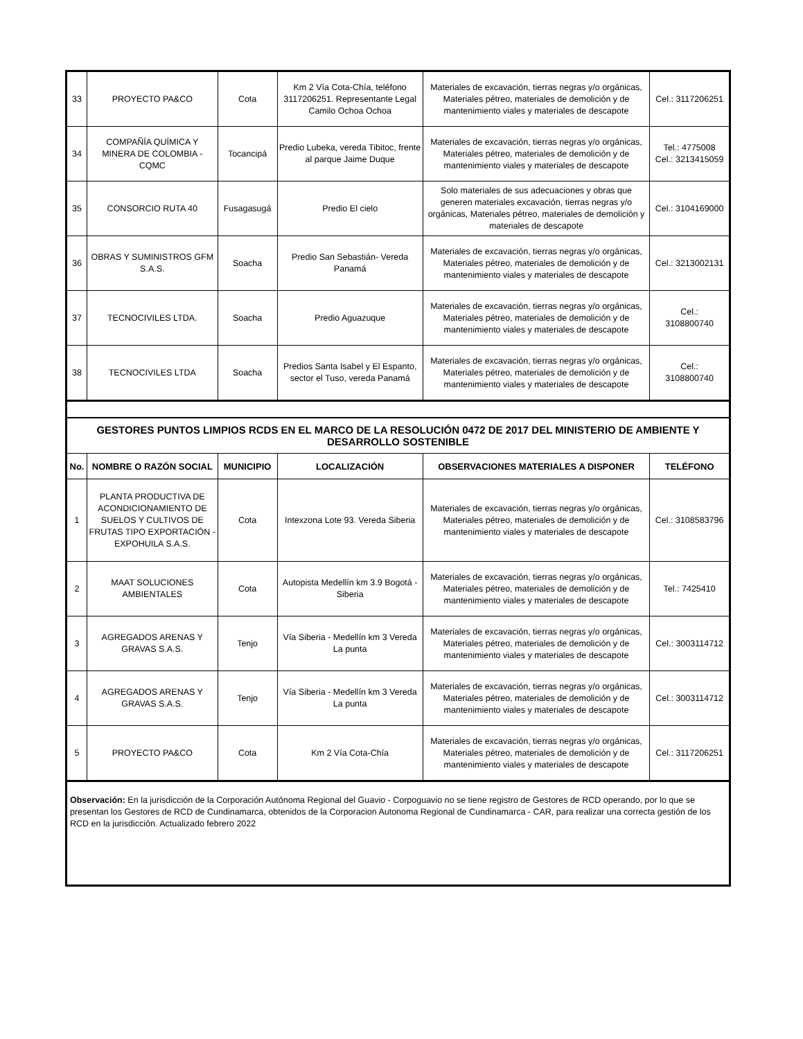| 33 | PROYECTO PA&CO | Cota | Km 2 Vía Cota-Chía, teléfono 3117206251. Representante Legal Camilo Ochoa Ochoa | Materiales de excavación, tierras negras y/o orgánicas, Materiales pétreo, materiales de demolición y de mantenimiento viales y materiales de descapote | Cel.: 3117206251 |
| 34 | COMPAÑÍA QUÍMICA Y MINERA DE COLOMBIA - CQMC | Tocancipá | Predio Lubeka, vereda Tibitoc, frente al parque Jaime Duque | Materiales de excavación, tierras negras y/o orgánicas, Materiales pétreo, materiales de demolición y de mantenimiento viales y materiales de descapote | Tel.: 4775008 Cel.: 3213415059 |
| 35 | CONSORCIO RUTA 40 | Fusagasugá | Predio El cielo | Solo materiales de sus adecuaciones y obras que generen materiales excavación, tierras negras y/o orgánicas, Materiales pétreo, materiales de demolición y materiales de descapote | Cel.: 3104169000 |
| 36 | OBRAS Y SUMINISTROS GFM S.A.S. | Soacha | Predio San Sebastián- Vereda Panamá | Materiales de excavación, tierras negras y/o orgánicas, Materiales pétreo, materiales de demolición y de mantenimiento viales y materiales de descapote | Cel.: 3213002131 |
| 37 | TECNOCIVILES LTDA. | Soacha | Predio Aguazuque | Materiales de excavación, tierras negras y/o orgánicas, Materiales pétreo, materiales de demolición y de mantenimiento viales y materiales de descapote | Cel.: 3108800740 |
| 38 | TECNOCIVILES LTDA | Soacha | Predios Santa Isabel y El Espanto, sector el Tuso, vereda Panamá | Materiales de excavación, tierras negras y/o orgánicas, Materiales pétreo, materiales de demolición y de mantenimiento viales y materiales de descapote | Cel.: 3108800740 |
| GESTORES PUNTOS LIMPIOS RCDS EN EL MARCO DE LA RESOLUCIÓN 0472 DE 2017 DEL MINISTERIO DE AMBIENTE Y DESARROLLO SOSTENIBLE | | | | | |
| No. | NOMBRE O RAZÓN SOCIAL | MUNICIPIO | LOCALIZACIÓN | OBSERVACIONES MATERIALES A DISPONER | TELÉFONO |
| 1 | PLANTA PRODUCTIVA DE ACONDICIONAMIENTO DE SUELOS Y CULTIVOS DE FRUTAS TIPO EXPORTACIÓN - EXPOHUILA S.A.S. | Cota | Intexzona Lote 93. Vereda Siberia | Materiales de excavación, tierras negras y/o orgánicas, Materiales pétreo, materiales de demolición y de mantenimiento viales y materiales de descapote | Cel.: 3108583796 |
| 2 | MAAT SOLUCIONES AMBIENTALES | Cota | Autopista Medellín km 3.9 Bogotá - Siberia | Materiales de excavación, tierras negras y/o orgánicas, Materiales pétreo, materiales de demolición y de mantenimiento viales y materiales de descapote | Tel.: 7425410 |
| 3 | AGREGADOS ARENAS Y GRAVAS S.A.S. | Tenjo | Vía Siberia - Medellín km 3 Vereda La punta | Materiales de excavación, tierras negras y/o orgánicas, Materiales pétreo, materiales de demolición y de mantenimiento viales y materiales de descapote | Cel.: 3003114712 |
| 4 | AGREGADOS ARENAS Y GRAVAS S.A.S. | Tenjo | Vía Siberia - Medellín km 3 Vereda La punta | Materiales de excavación, tierras negras y/o orgánicas, Materiales pétreo, materiales de demolición y de mantenimiento viales y materiales de descapote | Cel.: 3003114712 |
| 5 | PROYECTO PA&CO | Cota | Km 2 Vía Cota-Chía | Materiales de excavación, tierras negras y/o orgánicas, Materiales pétreo, materiales de demolición y de mantenimiento viales y materiales de descapote | Cel.: 3117206251 |
| Observación: En la jurisdicción de la Corporación Autónoma Regional del Guavio - Corpoguavio no se tiene registro de Gestores de RCD operando, por lo que se presentan los Gestores de RCD de Cundinamarca, obtenidos de la Corporacion Autonoma Regional de Cundinamarca - CAR, para realizar una correcta gestión de los RCD en la jurisdicción. Actualizado febrero 2022 | | | | | |